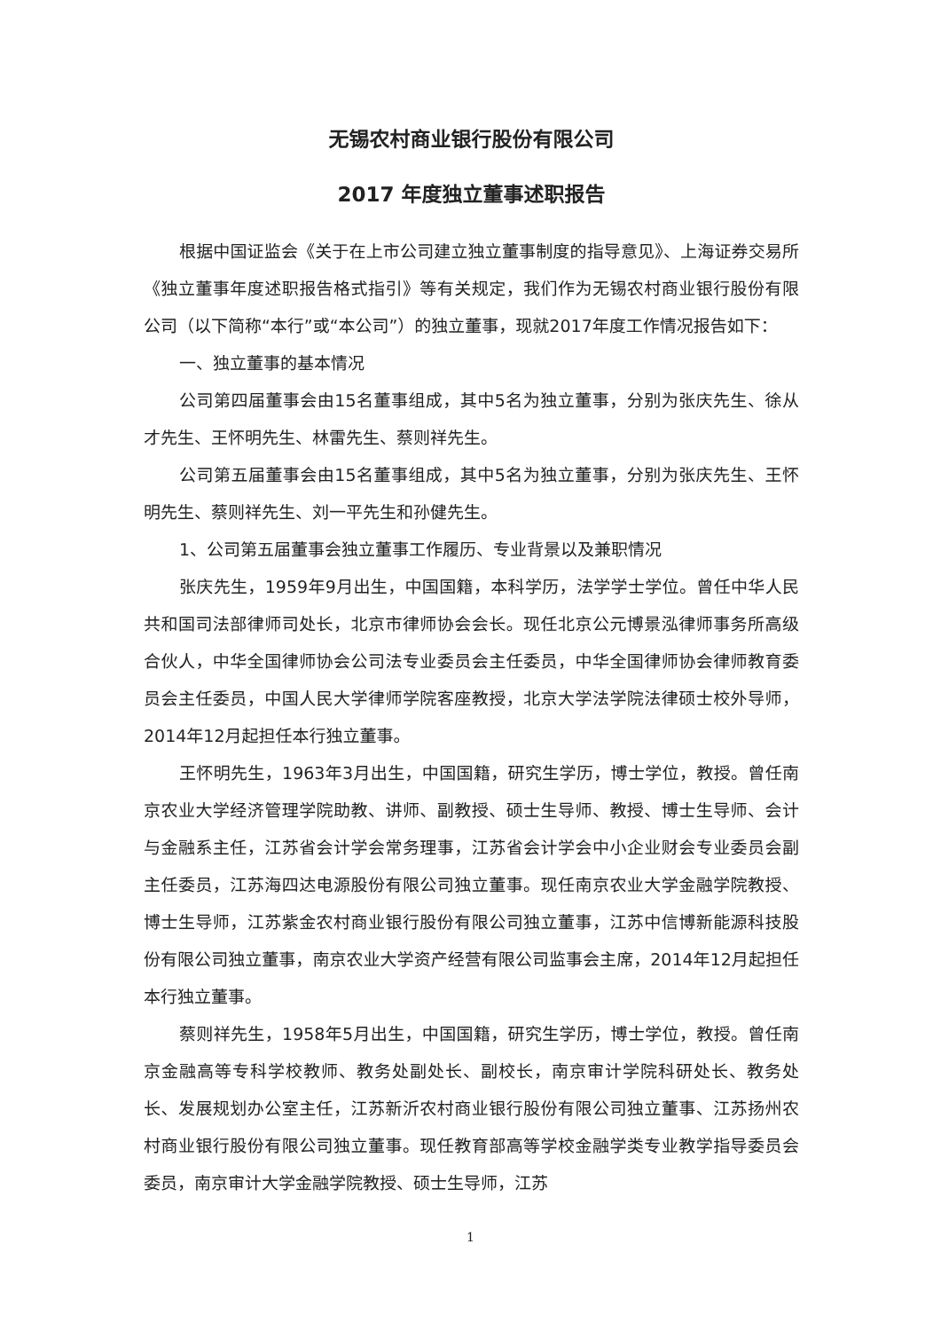无锡农村商业银行股份有限公司
2017 年度独立董事述职报告
根据中国证监会《关于在上市公司建立独立董事制度的指导意见》、上海证券交易所《独立董事年度述职报告格式指引》等有关规定，我们作为无锡农村商业银行股份有限公司（以下简称“本行”或“本公司”）的独立董事，现就2017年度工作情况报告如下：
一、独立董事的基本情况
公司第四届董事会由15名董事组成，其中5名为独立董事，分别为张庆先生、徐从才先生、王怀明先生、林雷先生、蔡则祥先生。
公司第五届董事会由15名董事组成，其中5名为独立董事，分别为张庆先生、王怀明先生、蔡则祥先生、刘一平先生和孙健先生。
1、公司第五届董事会独立董事工作履历、专业背景以及兼职情况
张庆先生，1959年9月出生，中国国籍，本科学历，法学学士学位。曾任中华人民共和国司法部律师司处长，北京市律师协会会长。现任北京公元博景泓律师事务所高级合伙人，中华全国律师协会公司法专业委员会主任委员，中华全国律师协会律师教育委员会主任委员，中国人民大学律师学院客座教授，北京大学法学院法律硕士校外导师，2014年12月起担任本行独立董事。
王怀明先生，1963年3月出生，中国国籍，研究生学历，博士学位，教授。曾任南京农业大学经济管理学院助教、讲师、副教授、硕士生导师、教授、博士生导师、会计与金融系主任，江苏省会计学会常务理事，江苏省会计学会中小企业财会专业委员会副主任委员，江苏海四达电源股份有限公司独立董事。现任南京农业大学金融学院教授、博士生导师，江苏紫金农村商业银行股份有限公司独立董事，江苏中信博新能源科技股份有限公司独立董事，南京农业大学资产经营有限公司监事会主席，2014年12月起担任本行独立董事。
蔡则祥先生，1958年5月出生，中国国籍，研究生学历，博士学位，教授。曾任南京金融高等专科学校教师、教务处副处长、副校长，南京审计学院科研处长、教务处长、发展规划办公室主任，江苏新沂农村商业银行股份有限公司独立董事、江苏扬州农村商业银行股份有限公司独立董事。现任教育部高等学校金融学类专业教学指导委员会委员，南京审计大学金融学院教授、硕士生导师，江苏
1